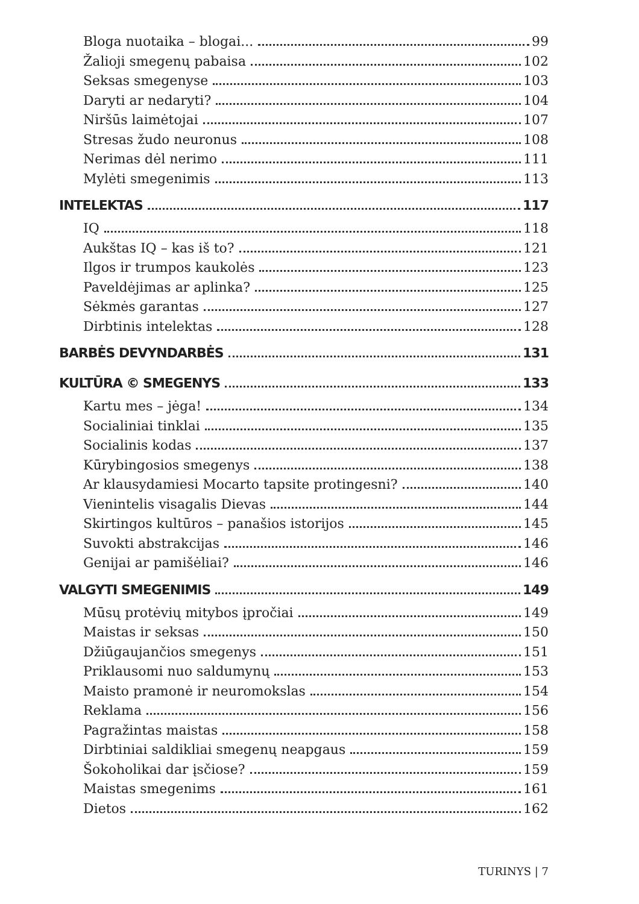Bloga nuotaika – blogai... 99
Žalioji smegenų pabaisa 102
Seksas smegenyse 103
Daryti ar nedaryti? 104
Niršūs laimėtojai 107
Stresas žudo neuronus 108
Nerimas dėl nerimo 111
Mylėti smegenimis 113
INTELEKTAS 117
IQ 118
Aukštas IQ – kas iš to? 121
Ilgos ir trumpos kaukolės 123
Paveldėjimas ar aplinka? 125
Sėkmės garantas 127
Dirbtinis intelektas 128
BARBĖS DEVYNDARBĖS 131
KULTŪRA © SMEGENYS 133
Kartu mes – jėga! 134
Socialiniai tinklai 135
Socialinis kodas 137
Kūrybingosios smegenys 138
Ar klausydamiesi Mocarto tapsite protingesni? 140
Vienintelis visagalis Dievas 144
Skirtingos kultūros – panašios istorijos 145
Suvokti abstrakcijas 146
Genijai ar pamišėliai? 146
VALGYTI SMEGENIMIS 149
Mūsų protėvių mitybos įpročiai 149
Maistas ir seksas 150
Džiūgaujančios smegenys 151
Priklausomi nuo saldumynų 153
Maisto pramonė ir neuromokslas 154
Reklama 156
Pagražintas maistas 158
Dirbtiniai saldikliai smegenų neapgaus 159
Šokoholikai dar įsčiose? 159
Maistas smegenims 161
Dietos 162
TURINYS | 7